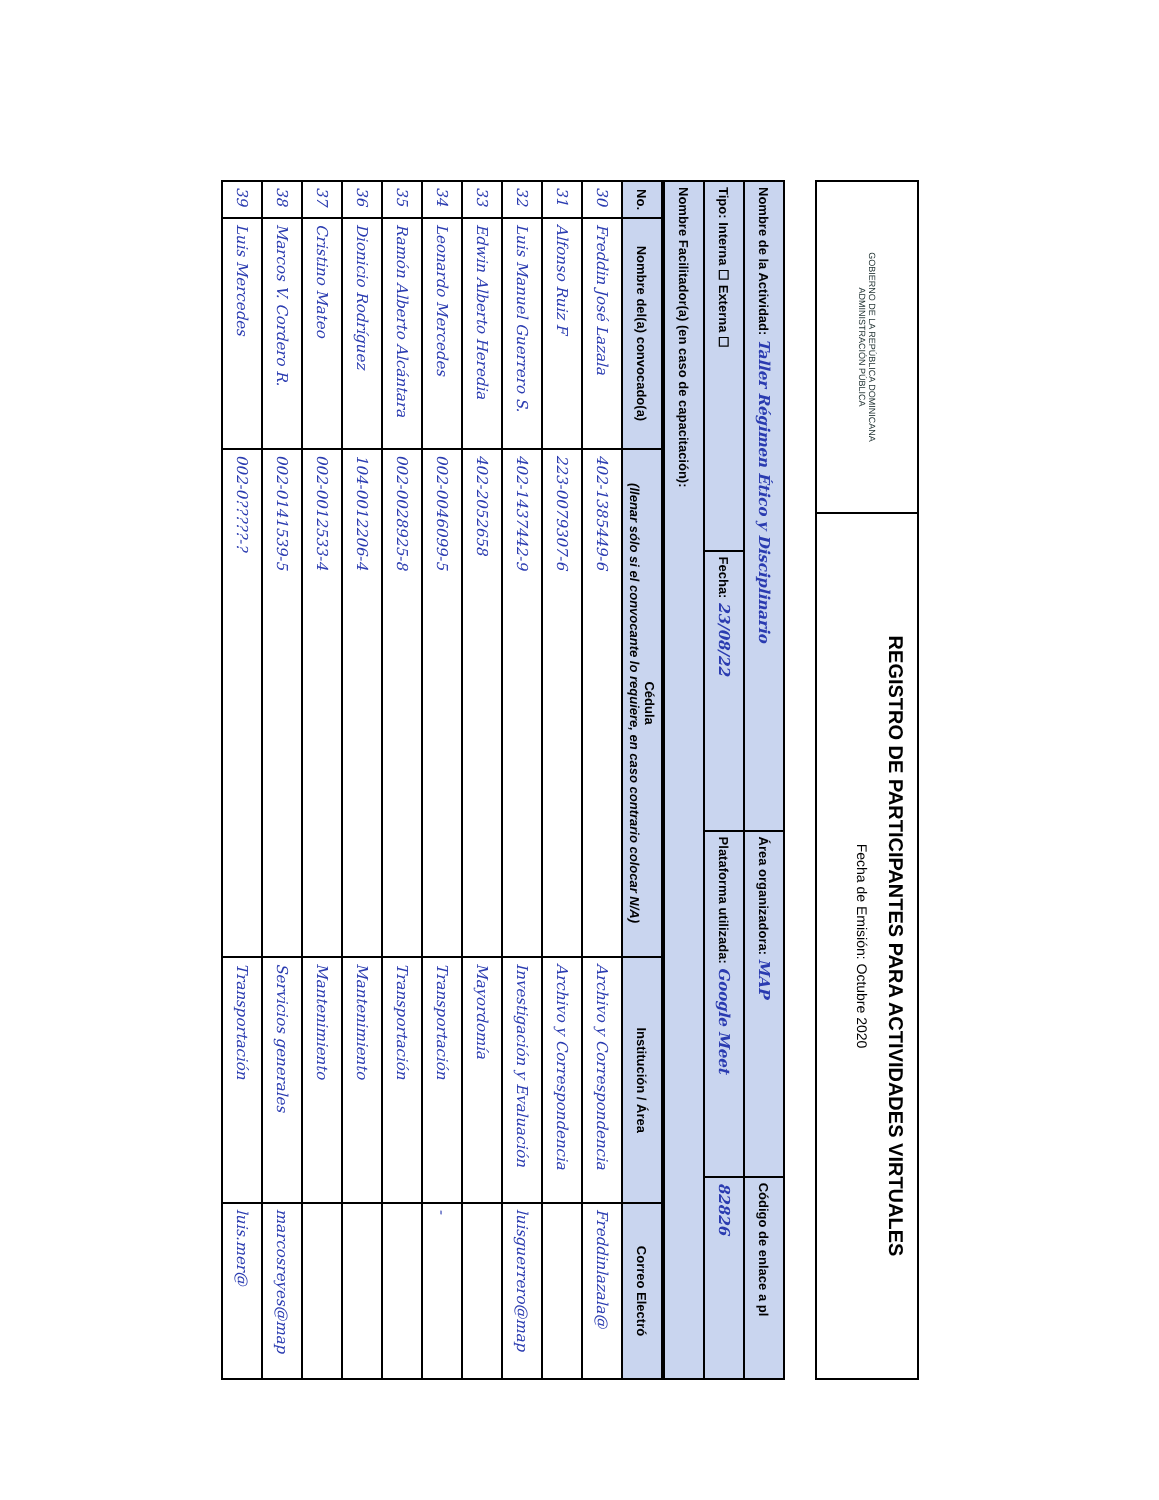GOBIERNO DE LA REPÚBLICA DOMINICANA
ADMINISTRACIÓN PÚBLICA
REGISTRO DE PARTICIPANTES PARA ACTIVIDADES VIRTUALES
Fecha de Emisión: Octubre 2020
| Nombre de la Actividad: Taller Régimen Ético y Disciplinario | | Área organizadora: MAP | Código de enlace a pl |
| Tipo: Interna ☐ Externa ☐ | Fecha: 23/08/22 | Plataforma utilizada: Google Meet | 82826 |
| Nombre Facilitador(a) (en caso de capacitación): | | | |
| No. | Nombre del(a) convocado(a) | Cédula (llenar sólo si el convocante lo requiere, en caso contrario colocar N/A) | Institución / Área | Correo Electró |
| --- | --- | --- | --- | --- |
| 30 | Freddin José Lazala | 402-1385449-6 | Archivo y Correspondencia | Freddinlazala@ |
| 31 | Alfonso Ruiz F | 223-0079307-6 | Archivo y Correspondencia | |
| 32 | Luis Manuel Guerrero S. | 402-1437442-9 | Investigación y Evaluación | luisguerrero@map |
| 33 | Edwin Alberto Heredia | 402-2052658 | Mayordomía | |
| 34 | Leonardo Mercedes | 002-0046099-5 | Transportación | - |
| 35 | Ramón Alberto Alcántara | 002-0028925-8 | Transportación | |
| 36 | Dionicio Rodríguez | 104-0012206-4 | Mantenimiento | |
| 37 | Cristino Mateo | 002-0012533-4 | Mantenimiento | |
| 38 | Marcos V. Cordero R. | 002-0141539-5 | Servicios generales | marcosreyes@map |
| 39 | Luis Mercedes | 002-0?????-? | Transportación | luis.mer@ |